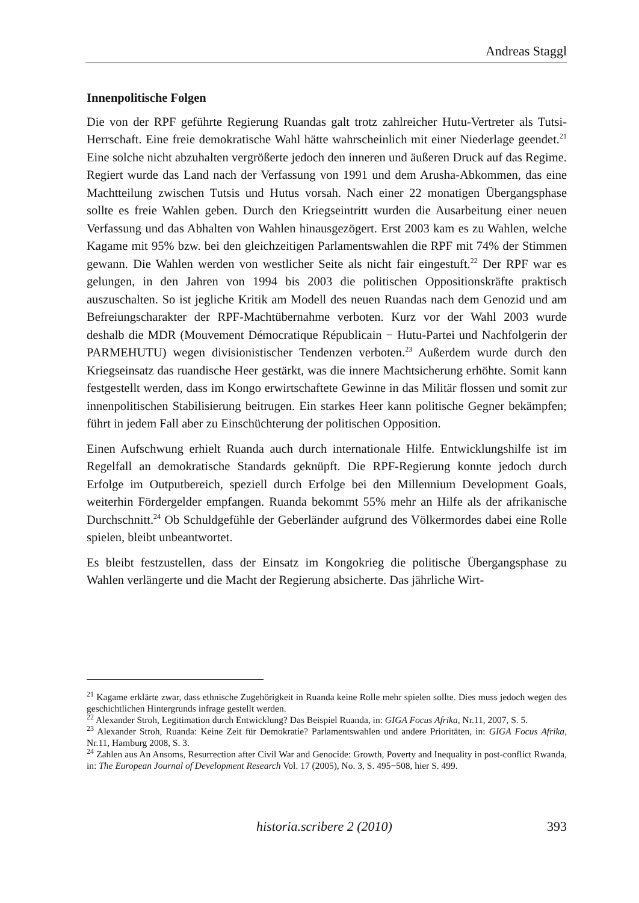Andreas Staggl
Innenpolitische Folgen
Die von der RPF geführte Regierung Ruandas galt trotz zahlreicher Hutu-Vertreter als Tutsi-Herrschaft. Eine freie demokratische Wahl hätte wahrscheinlich mit einer Niederlage geendet.<sup>21</sup> Eine solche nicht abzuhalten vergrößerte jedoch den inneren und äußeren Druck auf das Regime. Regiert wurde das Land nach der Verfassung von 1991 und dem Arusha-Abkommen, das eine Machtteilung zwischen Tutsis und Hutus vorsah. Nach einer 22 monatigen Übergangsphase sollte es freie Wahlen geben. Durch den Kriegseintritt wurden die Ausarbeitung einer neuen Verfassung und das Abhalten von Wahlen hinausgezögert. Erst 2003 kam es zu Wahlen, welche Kagame mit 95% bzw. bei den gleichzeitigen Parlamentswahlen die RPF mit 74% der Stimmen gewann. Die Wahlen werden von westlicher Seite als nicht fair eingestuft.<sup>22</sup> Der RPF war es gelungen, in den Jahren von 1994 bis 2003 die politischen Oppositionskräfte praktisch auszuschalten. So ist jegliche Kritik am Modell des neuen Ruandas nach dem Genozid und am Befreiungscharakter der RPF-Machtübernahme verboten. Kurz vor der Wahl 2003 wurde deshalb die MDR (Mouvement Démocratique Républicain − Hutu-Partei und Nachfolgerin der PARMEHUTU) wegen divisionistischer Tendenzen verboten.<sup>23</sup> Außerdem wurde durch den Kriegseinsatz das ruandische Heer gestärkt, was die innere Machtsicherung erhöhte. Somit kann festgestellt werden, dass im Kongo erwirtschaftete Gewinne in das Militär flossen und somit zur innenpolitischen Stabilisierung beitrugen. Ein starkes Heer kann politische Gegner bekämpfen; führt in jedem Fall aber zu Einschüchterung der politischen Opposition.
Einen Aufschwung erhielt Ruanda auch durch internationale Hilfe. Entwicklungshilfe ist im Regelfall an demokratische Standards geknüpft. Die RPF-Regierung konnte jedoch durch Erfolge im Outputbereich, speziell durch Erfolge bei den Millennium Development Goals, weiterhin Fördergelder empfangen. Ruanda bekommt 55% mehr an Hilfe als der afrikanische Durchschnitt.<sup>24</sup> Ob Schuldgefühle der Geberländer aufgrund des Völkermordes dabei eine Rolle spielen, bleibt unbeantwortet.
Es bleibt festzustellen, dass der Einsatz im Kongokrieg die politische Übergangsphase zu Wahlen verlängerte und die Macht der Regierung absicherte. Das jährliche Wirt-
<sup>21</sup> Kagame erklärte zwar, dass ethnische Zugehörigkeit in Ruanda keine Rolle mehr spielen sollte. Dies muss jedoch wegen des geschichtlichen Hintergrunds infrage gestellt werden.
<sup>22</sup> Alexander Stroh, Legitimation durch Entwicklung? Das Beispiel Ruanda, in: GIGA Focus Afrika, Nr.11, 2007, S. 5.
<sup>23</sup> Alexander Stroh, Ruanda: Keine Zeit für Demokratie? Parlamentswahlen und andere Prioritäten, in: GIGA Focus Afrika, Nr.11, Hamburg 2008, S. 3.
<sup>24</sup> Zahlen aus An Ansoms, Resurrection after Civil War and Genocide: Growth, Poverty and Inequality in post-conflict Rwanda, in: The European Journal of Development Research Vol. 17 (2005), No. 3, S. 495−508, hier S. 499.
historia.scribere 2 (2010) 393